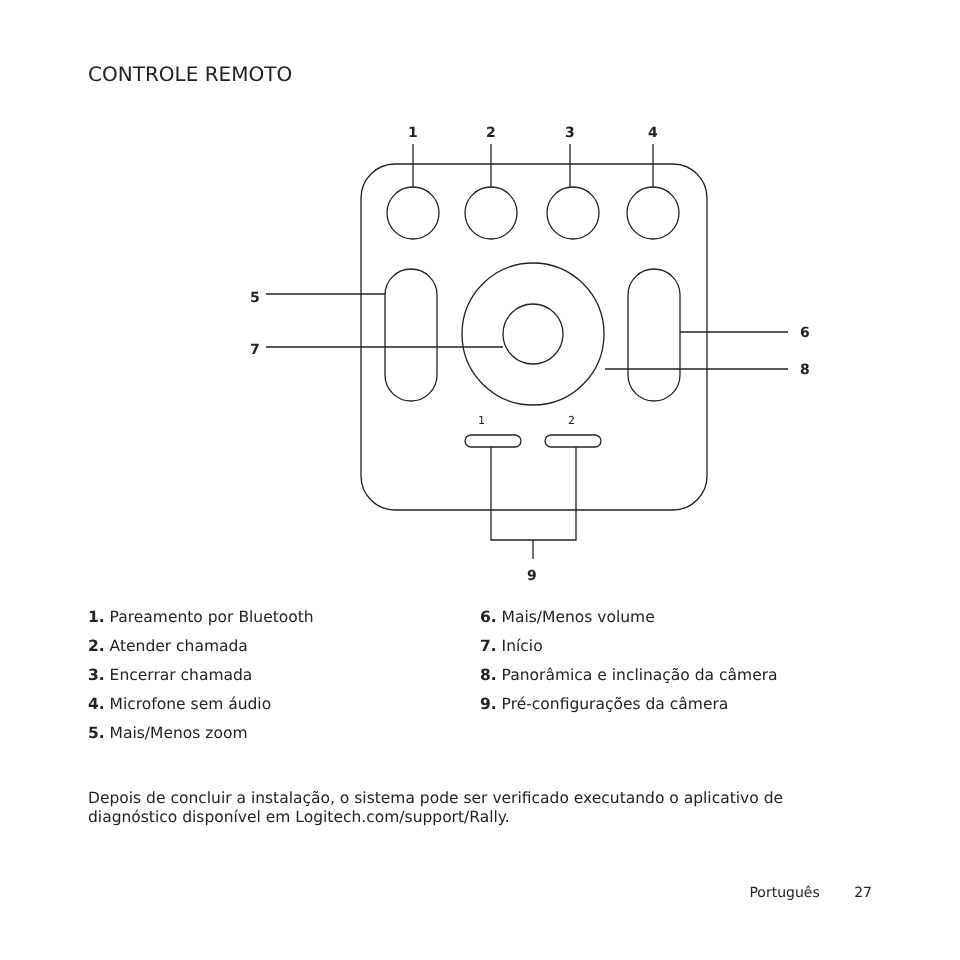CONTROLE REMOTO
1
2
3
4
5
6
7
8
9
1
2
1. Pareamento por Bluetooth
2. Atender chamada
3. Encerrar chamada
4. Microfone sem áudio
5. Mais/Menos zoom
6. Mais/Menos volume
7. Início
8. Panorâmica e inclinação da câmera
9. Pré-configurações da câmera
Depois de concluir a instalação, o sistema pode ser verificado executando o aplicativo de diagnóstico disponível em Logitech.com/support/Rally.
Português 27